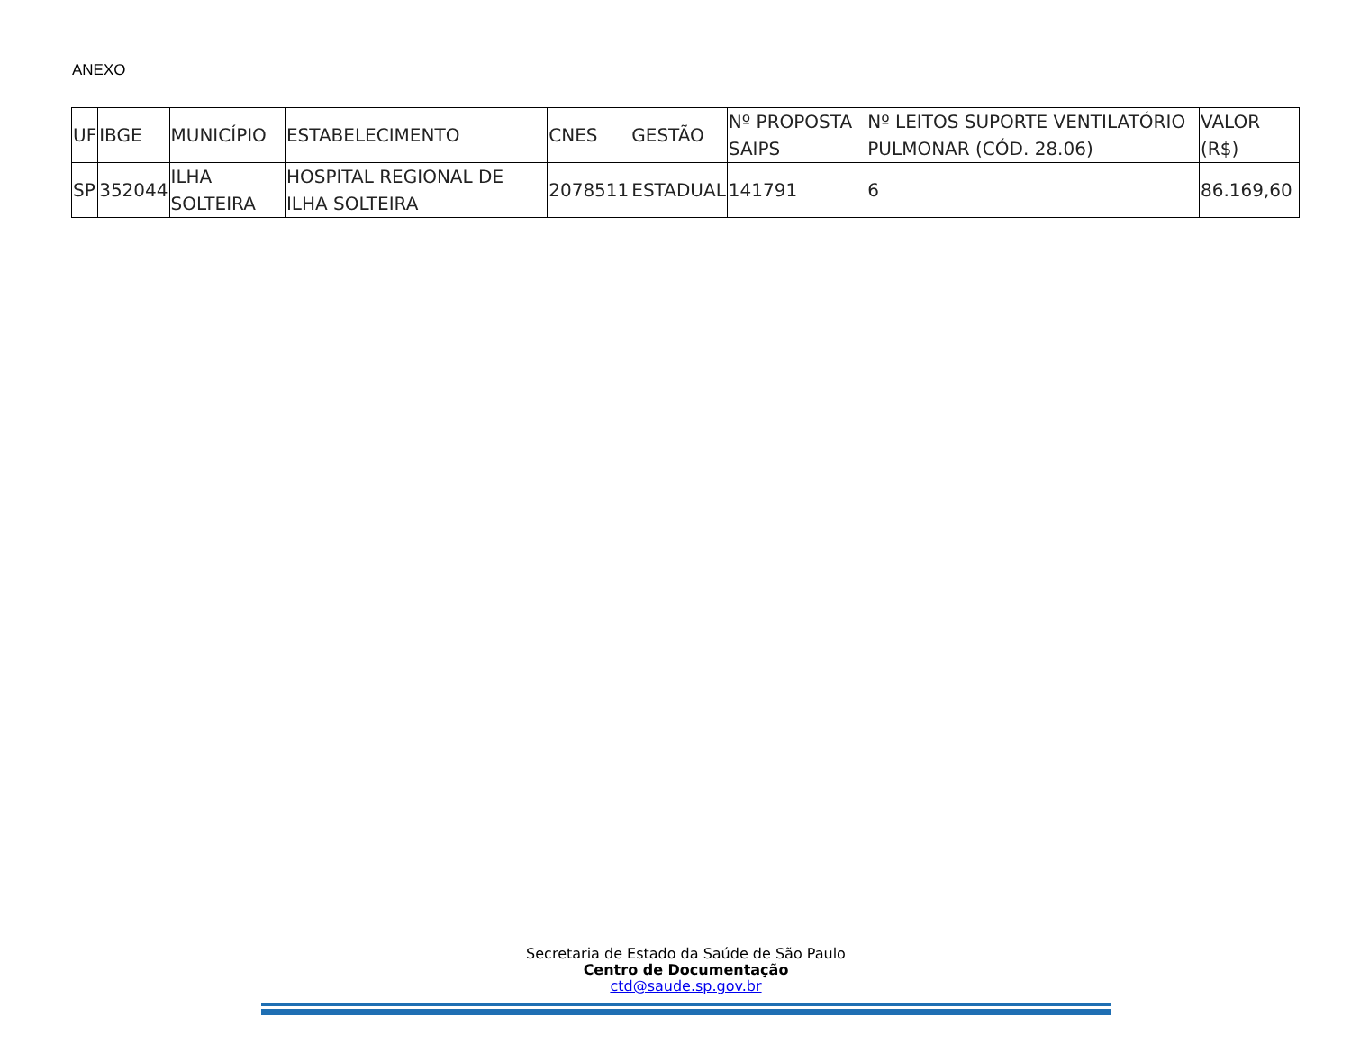ANEXO
| UF | IBGE | MUNICÍPIO | ESTABELECIMENTO | CNES | GESTÃO | Nº PROPOSTA SAIPS | Nº LEITOS SUPORTE VENTILATÓRIO PULMONAR (CÓD. 28.06) | VALOR (R$) |
| --- | --- | --- | --- | --- | --- | --- | --- | --- |
| SP | 352044 | ILHA SOLTEIRA | HOSPITAL REGIONAL DE ILHA SOLTEIRA | 2078511 | ESTADUAL | 141791 | 6 | 86.169,60 |
Secretaria de Estado da Saúde de São Paulo
Centro de Documentação
ctd@saude.sp.gov.br